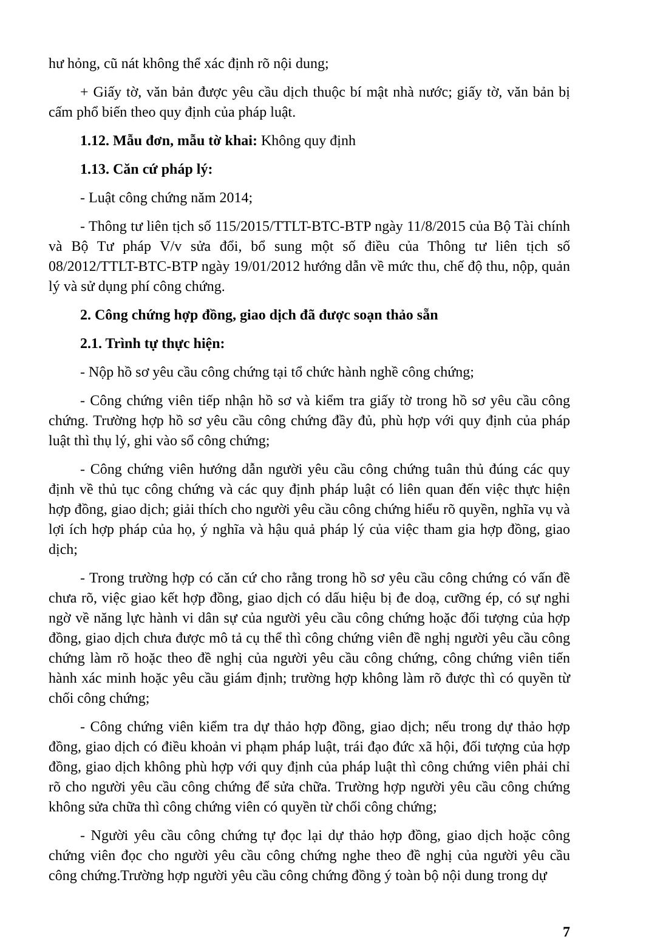hư hỏng, cũ nát không thể xác định rõ nội dung;
+ Giấy tờ, văn bản được yêu cầu dịch thuộc bí mật nhà nước; giấy tờ, văn bản bị cấm phổ biến theo quy định của pháp luật.
1.12. Mẫu đơn, mẫu tờ khai: Không quy định
1.13. Căn cứ pháp lý:
- Luật công chứng năm 2014;
- Thông tư liên tịch số 115/2015/TTLT-BTC-BTP ngày 11/8/2015 của Bộ Tài chính và Bộ Tư pháp V/v sửa đổi, bổ sung một số điều của Thông tư liên tịch số 08/2012/TTLT-BTC-BTP ngày 19/01/2012 hướng dẫn về mức thu, chế độ thu, nộp, quản lý và sử dụng phí công chứng.
2. Công chứng hợp đồng, giao dịch đã được soạn thảo sẵn
2.1. Trình tự thực hiện:
- Nộp hồ sơ yêu cầu công chứng tại tổ chức hành nghề công chứng;
- Công chứng viên tiếp nhận hồ sơ và kiểm tra giấy tờ trong hồ sơ yêu cầu công chứng. Trường hợp hồ sơ yêu cầu công chứng đầy đủ, phù hợp với quy định của pháp luật thì thụ lý, ghi vào sổ công chứng;
- Công chứng viên hướng dẫn người yêu cầu công chứng tuân thủ đúng các quy định về thủ tục công chứng và các quy định pháp luật có liên quan đến việc thực hiện hợp đồng, giao dịch; giải thích cho người yêu cầu công chứng hiểu rõ quyền, nghĩa vụ và lợi ích hợp pháp của họ, ý nghĩa và hậu quả pháp lý của việc tham gia hợp đồng, giao dịch;
- Trong trường hợp có căn cứ cho rằng trong hồ sơ yêu cầu công chứng có vấn đề chưa rõ, việc giao kết hợp đồng, giao dịch có dấu hiệu bị đe doạ, cưỡng ép, có sự nghi ngờ về năng lực hành vi dân sự của người yêu cầu công chứng hoặc đối tượng của hợp đồng, giao dịch chưa được mô tả cụ thể thì công chứng viên đề nghị người yêu cầu công chứng làm rõ hoặc theo đề nghị của người yêu cầu công chứng, công chứng viên tiến hành xác minh hoặc yêu cầu giám định; trường hợp không làm rõ được thì có quyền từ chối công chứng;
- Công chứng viên kiểm tra dự thảo hợp đồng, giao dịch; nếu trong dự thảo hợp đồng, giao dịch có điều khoản vi phạm pháp luật, trái đạo đức xã hội, đối tượng của hợp đồng, giao dịch không phù hợp với quy định của pháp luật thì công chứng viên phải chỉ rõ cho người yêu cầu công chứng để sửa chữa. Trường hợp người yêu cầu công chứng không sửa chữa thì công chứng viên có quyền từ chối công chứng;
- Người yêu cầu công chứng tự đọc lại dự thảo hợp đồng, giao dịch hoặc công chứng viên đọc cho người yêu cầu công chứng nghe theo đề nghị của người yêu cầu công chứng.Trường hợp người yêu cầu công chứng đồng ý toàn bộ nội dung trong dự
7